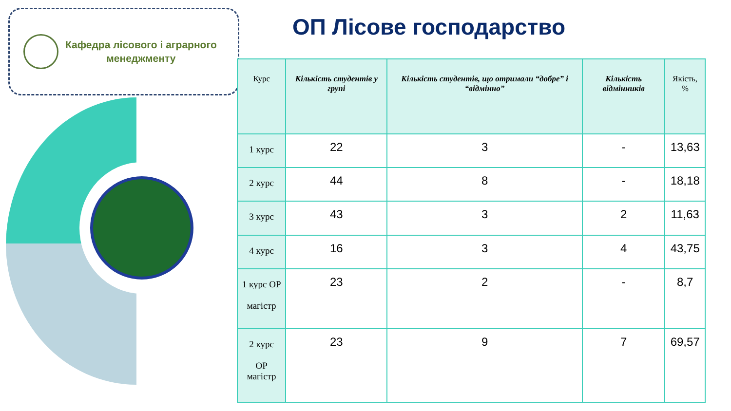Кафедра лісового і аграрного
менеджменту
ОП Лісове господарство
| Курс | Кількість студентів у групі | Кількість студентів, що отримали “добре” і “відмінно” | Кількість відмінників | Якість, % |
| --- | --- | --- | --- | --- |
| 1 курс | 22 | 3 | - | 13,63 |
| 2 курс | 44 | 8 | - | 18,18 |
| 3 курс | 43 | 3 | 2 | 11,63 |
| 4 курс | 16 | 3 | 4 | 43,75 |
| 1 курс ОР магістр | 23 | 2 | - | 8,7 |
| 2 курс ОР магістр | 23 | 9 | 7 | 69,57 |